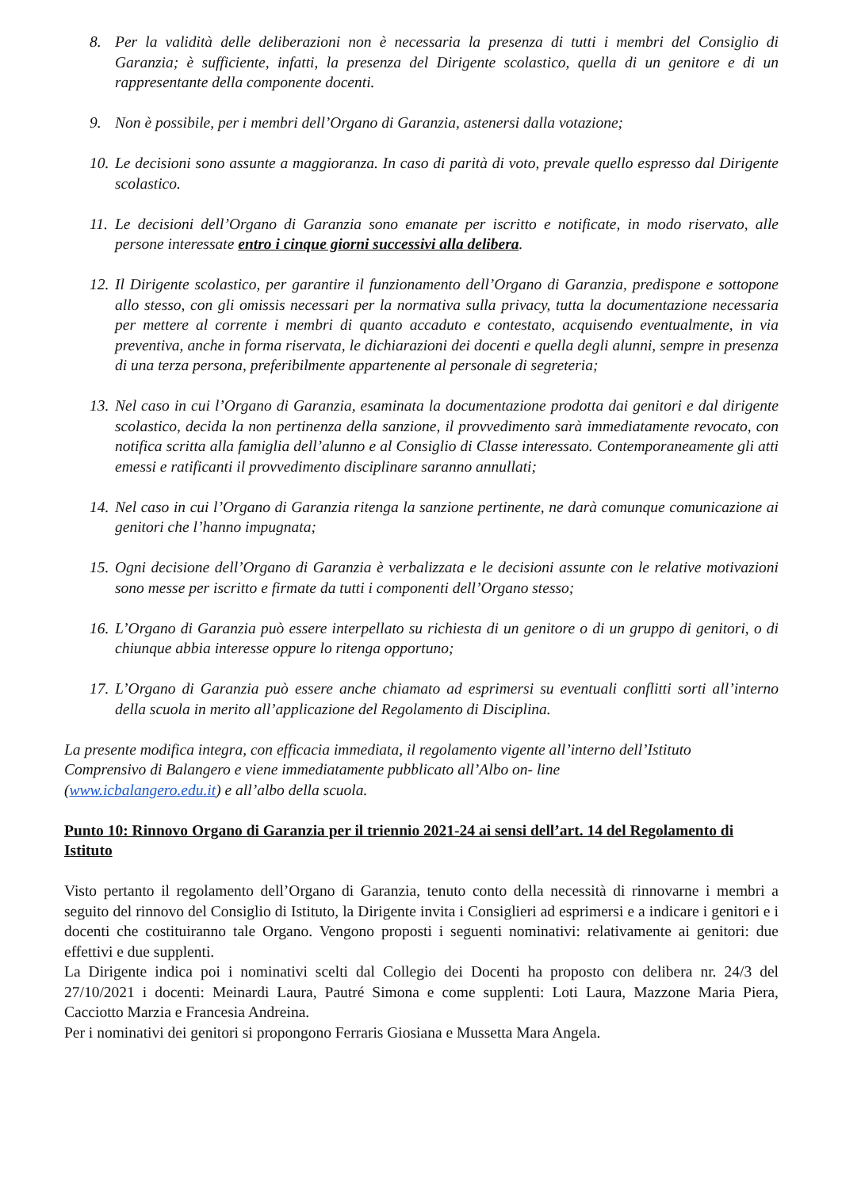8. Per la validità delle deliberazioni non è necessaria la presenza di tutti i membri del Consiglio di Garanzia; è sufficiente, infatti, la presenza del Dirigente scolastico, quella di un genitore e di un rappresentante della componente docenti.
9. Non è possibile, per i membri dell’Organo di Garanzia, astenersi dalla votazione;
10. Le decisioni sono assunte a maggioranza. In caso di parità di voto, prevale quello espresso dal Dirigente scolastico.
11. Le decisioni dell’Organo di Garanzia sono emanate per iscritto e notificate, in modo riservato, alle persone interessate entro i cinque giorni successivi alla delibera.
12. Il Dirigente scolastico, per garantire il funzionamento dell’Organo di Garanzia, predispone e sottopone allo stesso, con gli omissis necessari per la normativa sulla privacy, tutta la documentazione necessaria per mettere al corrente i membri di quanto accaduto e contestato, acquisendo eventualmente, in via preventiva, anche in forma riservata, le dichiarazioni dei docenti e quella degli alunni, sempre in presenza di una terza persona, preferibilmente appartenente al personale di segreteria;
13. Nel caso in cui l’Organo di Garanzia, esaminata la documentazione prodotta dai genitori e dal dirigente scolastico, decida la non pertinenza della sanzione, il provvedimento sarà immediatamente revocato, con notifica scritta alla famiglia dell’alunno e al Consiglio di Classe interessato. Contemporaneamente gli atti emessi e ratificanti il provvedimento disciplinare saranno annullati;
14. Nel caso in cui l’Organo di Garanzia ritenga la sanzione pertinente, ne darà comunque comunicazione ai genitori che l’hanno impugnata;
15. Ogni decisione dell’Organo di Garanzia è verbalizzata e le decisioni assunte con le relative motivazioni sono messe per iscritto e firmate da tutti i componenti dell’Organo stesso;
16. L’Organo di Garanzia può essere interpellato su richiesta di un genitore o di un gruppo di genitori, o di chiunque abbia interesse oppure lo ritenga opportuno;
17. L’Organo di Garanzia può essere anche chiamato ad esprimersi su eventuali conflitti sorti all’interno della scuola in merito all’applicazione del Regolamento di Disciplina.
La presente modifica integra, con efficacia immediata, il regolamento vigente all’interno dell’Istituto
Comprensivo di Balangero e viene immediatamente pubblicato all’Albo on- line
(www.icbalangero.edu.it) e all’albo della scuola.
Punto 10: Rinnovo Organo di Garanzia per il triennio 2021-24 ai sensi dell’art. 14 del Regolamento di Istituto
Visto pertanto il regolamento dell’Organo di Garanzia, tenuto conto della necessità di rinnovarne i membri a seguito del rinnovo del Consiglio di Istituto, la Dirigente invita i Consiglieri ad esprimersi e a indicare i genitori e i docenti che costituiranno tale Organo. Vengono proposti i seguenti nominativi: relativamente ai genitori: due effettivi e due supplenti.
La Dirigente indica poi i nominativi scelti dal Collegio dei Docenti ha proposto con delibera nr. 24/3 del 27/10/2021 i docenti: Meinardi Laura, Pautré Simona e come supplenti: Loti Laura, Mazzone Maria Piera, Cacciotto Marzia e Francesia Andreina.
Per i nominativi dei genitori si propongono Ferraris Giosiana e Mussetta Mara Angela.